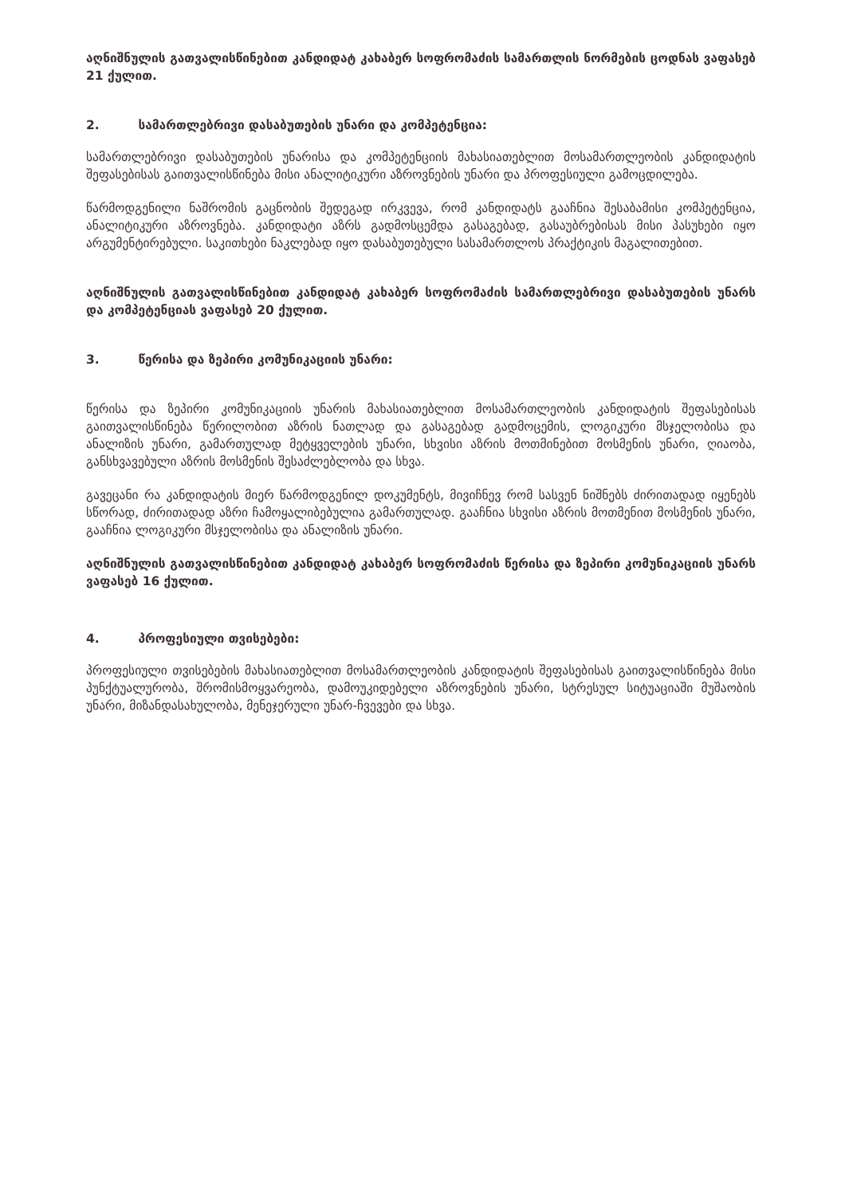აღნიშნულის გათვალისწინებით კანდიდატ კახაბერ სოფრომაძის სამართლის ნორმების ცოდნას ვაფასებ 21 ქულით.
2. სამართლებრივი დასაბუთების უნარი და კომპეტენცია:
სამართლებრივი დასაბუთების უნარისა და კომპეტენციის მახასიათებლით მოსამართლეობის კანდიდატის შეფასებისას გაითვალისწინება მისი ანალიტიკური აზროვნების უნარი და პროფესიული გამოცდილება.
წარმოდგენილი ნაშრომის გაცნობის შედეგად ირკვევა, რომ კანდიდატს გააჩნია შესაბამისი კომპეტენცია, ანალიტიკური აზროვნება. კანდიდატი აზრს გადმოსცემდა გასაგებად, გასაუბრებისას მისი პასუხები იყო არგუმენტირებული. საკითხები ნაკლებად იყო დასაბუთებული სასამართლოს პრაქტიკის მაგალითებით.
აღნიშნულის გათვალისწინებით კანდიდატ კახაბერ სოფრომაძის სამართლებრივი დასაბუთების უნარს და კომპეტენციას ვაფასებ 20 ქულით.
3. წერისა და ზეპირი კომუნიკაციის უნარი:
წერისა და ზეპირი კომუნიკაციის უნარის მახასიათებლით მოსამართლეობის კანდიდატის შეფასებისას გაითვალისწინება წერილობით აზრის ნათლად და გასაგებად გადმოცემის, ლოგიკური მსჯელობისა და ანალიზის უნარი, გამართულად მეტყველების უნარი, სხვისი აზრის მოთმინებით მოსმენის უნარი, ღიაობა, განსხვავებული აზრის მოსმენის შესაძლებლობა და სხვა.
გავეცანი რა კანდიდატის მიერ წარმოდგენილ დოკუმენტს, მივიჩნევ რომ სასვენ ნიშნებს ძირითადად იყენებს სწორად, ძირითადად აზრი ჩამოყალიბებულია გამართულად. გააჩნია სხვისი აზრის მოთმენით მოსმენის უნარი, გააჩნია ლოგიკური მსჯელობისა და ანალიზის უნარი.
აღნიშნულის გათვალისწინებით კანდიდატ კახაბერ სოფრომაძის წერისა და ზეპირი კომუნიკაციის უნარს ვაფასებ 16 ქულით.
4. პროფესიული თვისებები:
პროფესიული თვისებების მახასიათებლით მოსამართლეობის კანდიდატის შეფასებისას გაითვალისწინება მისი პუნქტუალურობა, შრომისმოყვარეობა, დამოუკიდებელი აზროვნების უნარი, სტრესულ სიტუაციაში მუშაობის უნარი, მიზანდასახულობა, მენეჯერული უნარ-ჩვევები და სხვა.